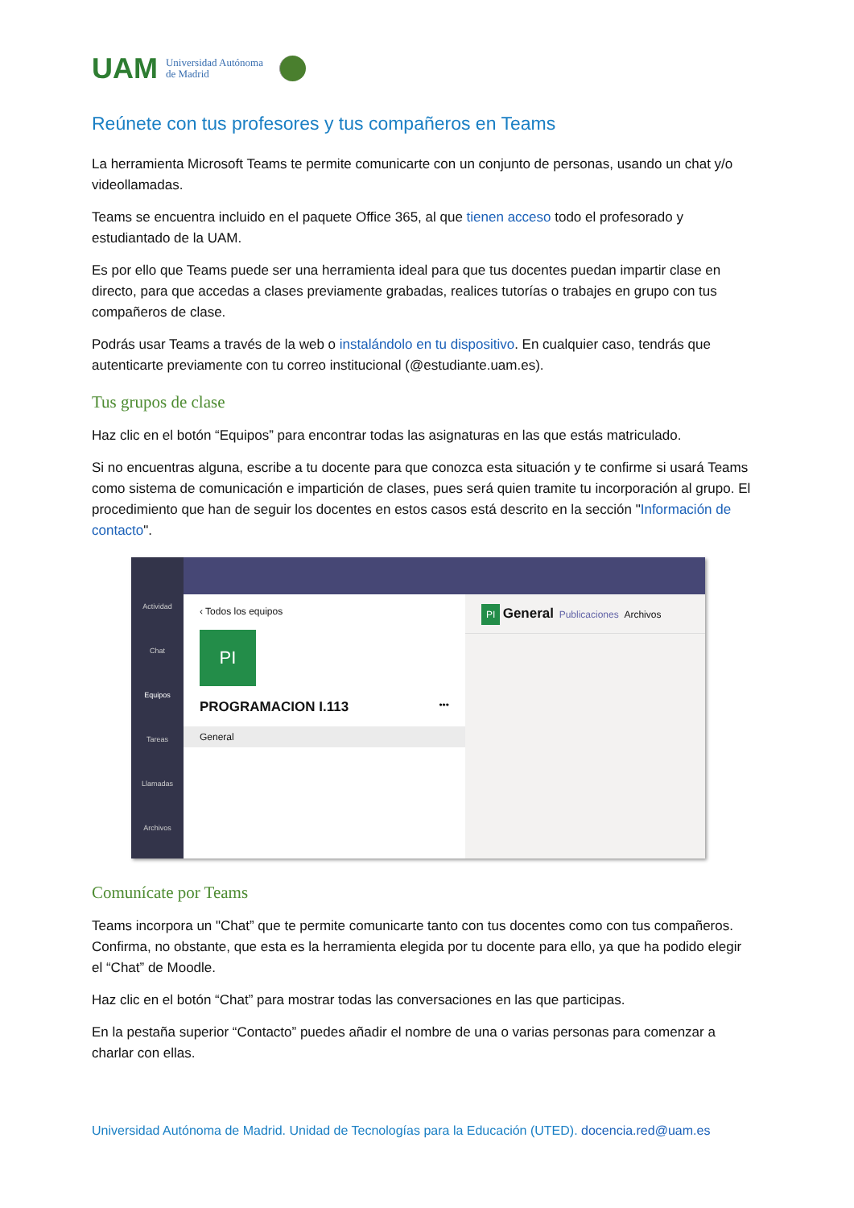UAM Universidad Autónoma
de Madrid
Reúnete con tus profesores y tus compañeros en Teams
La herramienta Microsoft Teams te permite comunicarte con un conjunto de personas, usando un chat y/o videollamadas.
Teams se encuentra incluido en el paquete Office 365, al que tienen acceso todo el profesorado y estudiantado de la UAM.
Es por ello que Teams puede ser una herramienta ideal para que tus docentes puedan impartir clase en directo, para que accedas a clases previamente grabadas, realices tutorías o trabajes en grupo con tus compañeros de clase.
Podrás usar Teams a través de la web o instalándolo en tu dispositivo. En cualquier caso, tendrás que autenticarte previamente con tu correo institucional (@estudiante.uam.es).
Tus grupos de clase
Haz clic en el botón “Equipos” para encontrar todas las asignaturas en las que estás matriculado.
Si no encuentras alguna, escribe a tu docente para que conozca esta situación y te confirme si usará Teams como sistema de comunicación e impartición de clases, pues será quien tramite tu incorporación al grupo. El procedimiento que han de seguir los docentes en estos casos está descrito en la sección "Información de contacto".
Actividad
Chat
Equipos
Tareas
Llamadas
Archivos
‹ Todos los equipos
PI
PROGRAMACION I.113 •••
General
PI General Publicaciones Archivos
Comunícate por Teams
Teams incorpora un "Chat” que te permite comunicarte tanto con tus docentes como con tus compañeros. Confirma, no obstante, que esta es la herramienta elegida por tu docente para ello, ya que ha podido elegir el “Chat” de Moodle.
Haz clic en el botón “Chat” para mostrar todas las conversaciones en las que participas.
En la pestaña superior “Contacto” puedes añadir el nombre de una o varias personas para comenzar a charlar con ellas.
Universidad Autónoma de Madrid. Unidad de Tecnologías para la Educación (UTED). docencia.red@uam.es